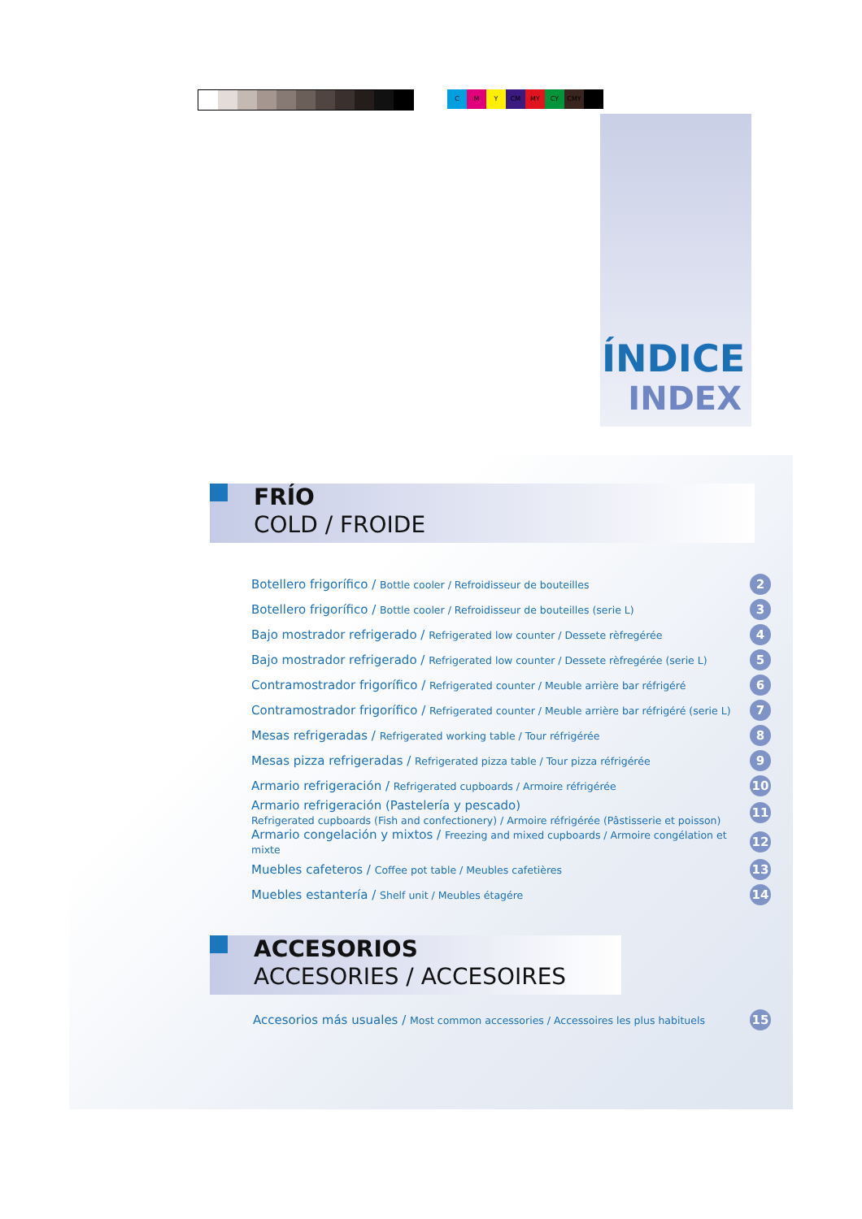C M Y CM MY CY CMY
ÍNDICE
INDEX
FRÍO
COLD / FROIDE
Botellero frigorífico / Bottle cooler / Refroidisseur de bouteilles 2
Botellero frigorífico / Bottle cooler / Refroidisseur de bouteilles (serie L) 3
Bajo mostrador refrigerado / Refrigerated low counter / Dessete rèfregérée 4
Bajo mostrador refrigerado / Refrigerated low counter / Dessete rèfregérée (serie L) 5
Contramostrador frigorífico / Refrigerated counter / Meuble arrière bar réfrigéré 6
Contramostrador frigorífico / Refrigerated counter / Meuble arrière bar réfrigéré (serie L) 7
Mesas refrigeradas / Refrigerated working table / Tour réfrigérée 8
Mesas pizza refrigeradas / Refrigerated pizza table / Tour pizza réfrigérée 9
Armario refrigeración / Refrigerated cupboards / Armoire réfrigérée 10
Armario refrigeración (Pastelería y pescado)
Refrigerated cupboards (Fish and confectionery) / Armoire réfrigérée (Pâstisserie et poisson) 11
Armario congelación y mixtos / Freezing and mixed cupboards / Armoire congélation et mixte 12
Muebles cafeteros / Coffee pot table / Meubles cafetières 13
Muebles estantería / Shelf unit / Meubles étagére 14
ACCESORIOS
ACCESORIES / ACCESOIRES
Accesorios más usuales / Most common accessories / Accessoires les plus habituels 15